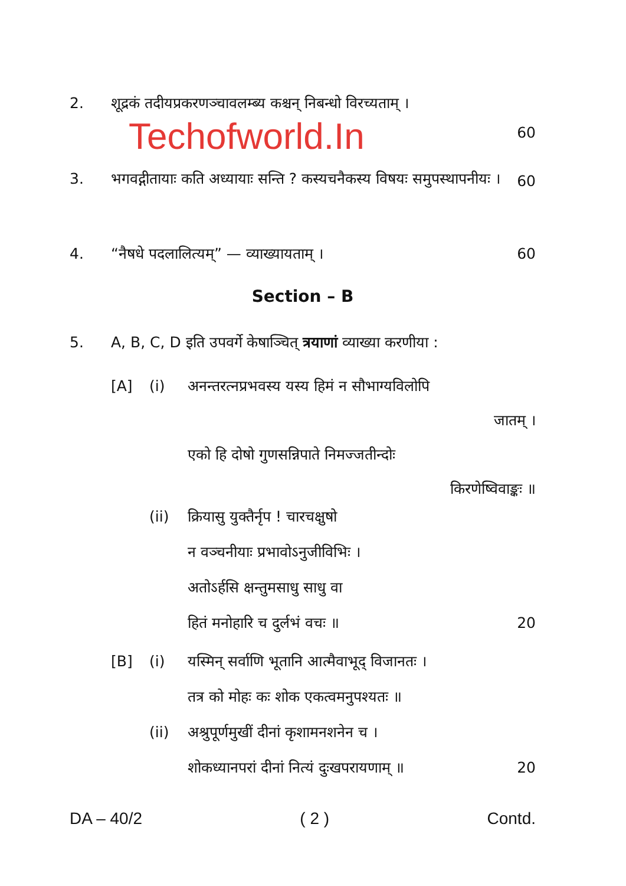2. शूद्रकं तदीयप्रकरणञ्चावलम्ब्य कश्चन् निबन्धो विरच्यताम् ।
Techofworld.In
60
3. भगवद्गीतायाः कति अध्यायाः सन्ति ? कस्यचनैकस्य विषयः समुपस्थापनीयः । 60
4. “नैषधे पदलालित्यम्” — व्याख्यायताम् । 60
Section – B
5. A, B, C, D इति उपवर्गे केषाञ्चित् त्रयाणां व्याख्या करणीया :
[A] (i) अनन्तरत्नप्रभवस्य यस्य हिमं न सौभाग्यविलोपि
जातम् ।
एको हि दोषो गुणसन्निपाते निमज्जतीन्दोः
किरणेष्विवाङ्कः ॥
(ii) क्रियासु युक्तैर्नृप ! चारचक्षुषो
न वञ्चनीयाः प्रभावोऽनुजीविभिः ।
अतोऽर्हसि क्षन्तुमसाधु साधु वा
हितं मनोहारि च दुर्लभं वचः ॥ 20
[B] (i) यस्मिन् सर्वाणि भूतानि आत्मैवाभूद् विजानतः ।
तत्र को मोहः कः शोक एकत्वमनुपश्यतः ॥
(ii) अश्रुपूर्णमुखीं दीनां कृशामनशनेन च ।
शोकध्यानपरां दीनां नित्यं दुःखपरायणाम् ॥ 20
DA – 40/2 ( 2 ) Contd.